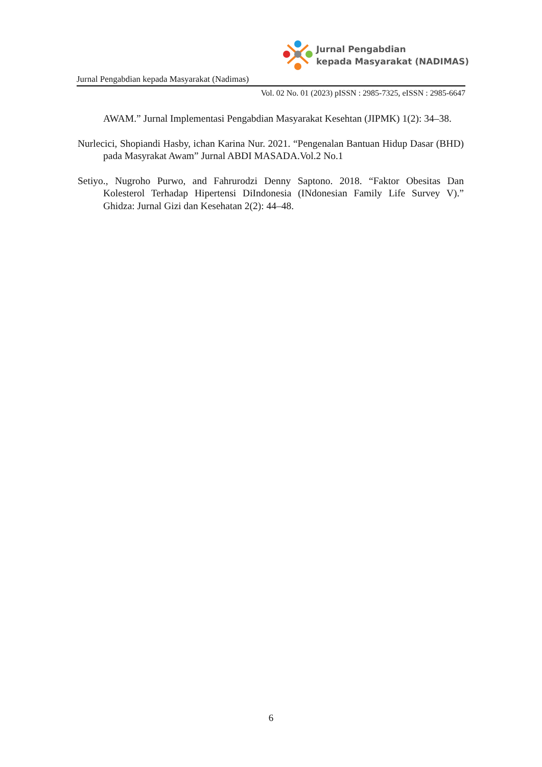Jurnal Pengabdian
kepada Masyarakat (NADIMAS)
Jurnal Pengabdian kepada Masyarakat (Nadimas)
Vol. 02 No. 01 (2023) pISSN : 2985-7325, eISSN : 2985-6647
AWAM.” Jurnal Implementasi Pengabdian Masyarakat Kesehtan (JIPMK) 1(2): 34–38.
Nurlecici, Shopiandi Hasby, ichan Karina Nur. 2021. “Pengenalan Bantuan Hidup Dasar (BHD) pada Masyrakat Awam” Jurnal ABDI MASADA.Vol.2 No.1
Setiyo., Nugroho Purwo, and Fahrurodzi Denny Saptono. 2018. “Faktor Obesitas Dan Kolesterol Terhadap Hipertensi DiIndonesia (INdonesian Family Life Survey V).” Ghidza: Jurnal Gizi dan Kesehatan 2(2): 44–48.
6